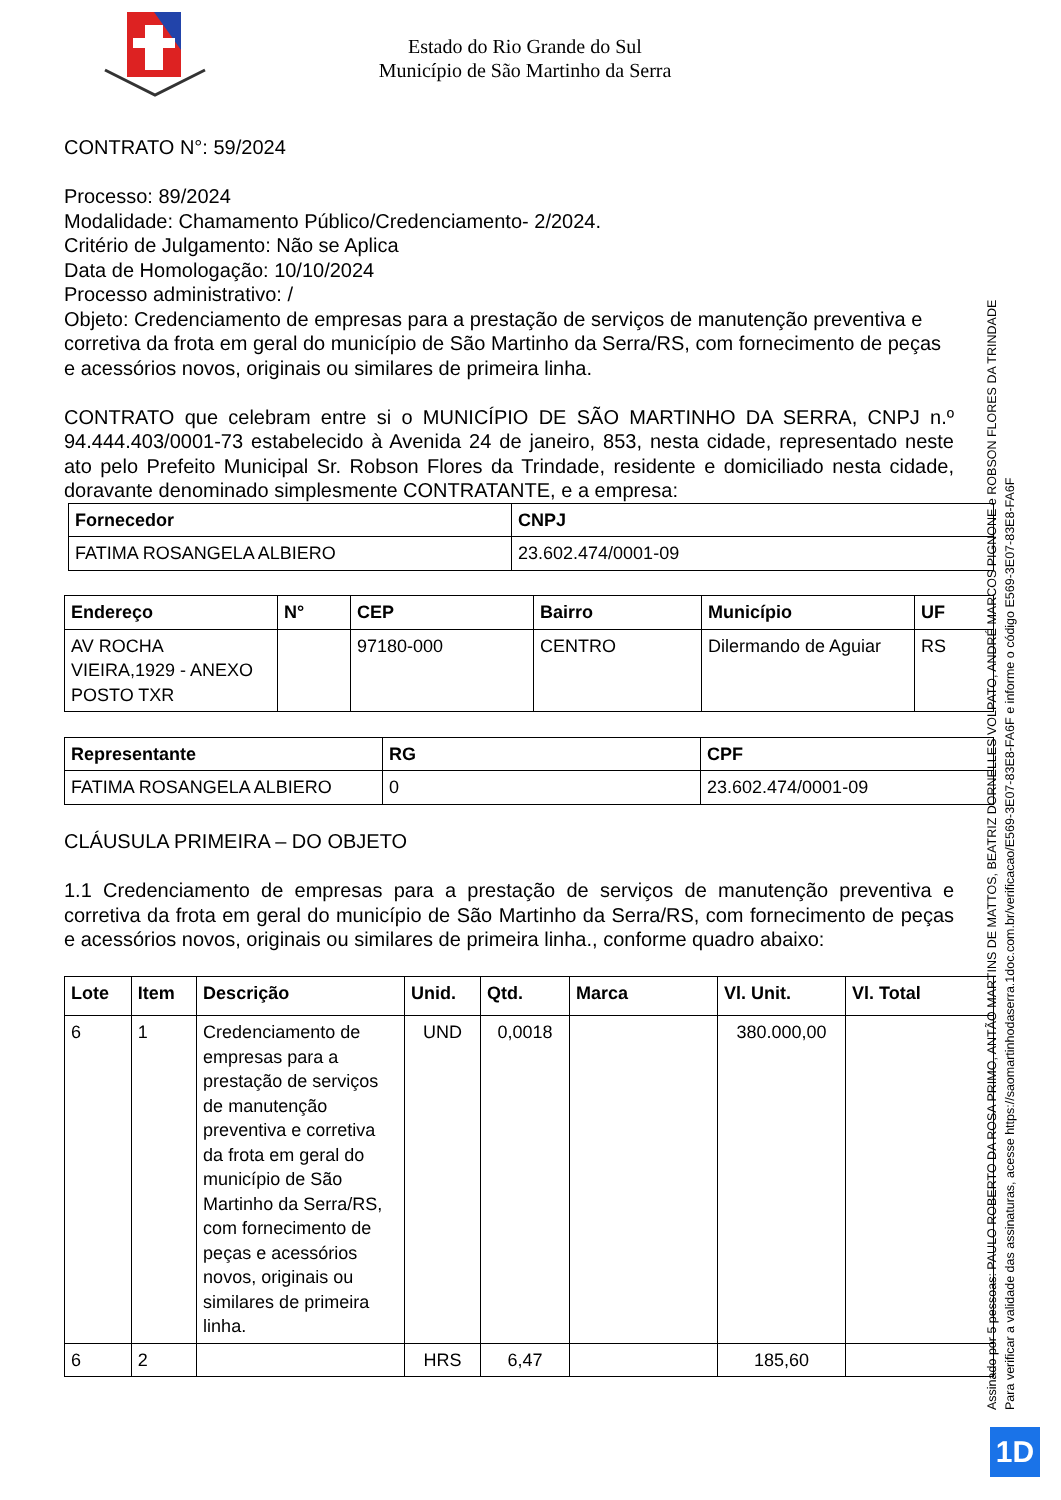Estado do Rio Grande do Sul
Município de São Martinho da Serra
CONTRATO N°: 59/2024
Processo: 89/2024
Modalidade: Chamamento Público/Credenciamento- 2/2024.
Critério de Julgamento: Não se Aplica
Data de Homologação: 10/10/2024
Processo administrativo: /
Objeto: Credenciamento de empresas para a prestação de serviços de manutenção preventiva e corretiva da frota em geral do município de São Martinho da Serra/RS, com fornecimento de peças e acessórios novos, originais ou similares de primeira linha.
CONTRATO que celebram entre si o MUNICÍPIO DE SÃO MARTINHO DA SERRA, CNPJ n.º 94.444.403/0001-73 estabelecido à Avenida 24 de janeiro, 853, nesta cidade, representado neste ato pelo Prefeito Municipal Sr. Robson Flores da Trindade, residente e domiciliado nesta cidade, doravante denominado simplesmente CONTRATANTE, e a empresa:
| Fornecedor | CNPJ |
| --- | --- |
| FATIMA ROSANGELA ALBIERO | 23.602.474/0001-09 |
| Endereço | N° | CEP | Bairro | Município | UF |
| --- | --- | --- | --- | --- | --- |
| AV ROCHA VIEIRA,1929 - ANEXO POSTO TXR | | 97180-000 | CENTRO | Dilermando de Aguiar | RS |
| Representante | RG | CPF |
| --- | --- | --- |
| FATIMA ROSANGELA ALBIERO | 0 | 23.602.474/0001-09 |
CLÁUSULA PRIMEIRA – DO OBJETO
1.1 Credenciamento de empresas para a prestação de serviços de manutenção preventiva e corretiva da frota em geral do município de São Martinho da Serra/RS, com fornecimento de peças e acessórios novos, originais ou similares de primeira linha., conforme quadro abaixo:
| Lote | Item | Descrição | Unid. | Qtd. | Marca | Vl. Unit. | Vl. Total |
| --- | --- | --- | --- | --- | --- | --- | --- |
| 6 | 1 | Credenciamento de empresas para a prestação de serviços de manutenção preventiva e corretiva da frota em geral do município de São Martinho da Serra/RS, com fornecimento de peças e acessórios novos, originais ou similares de primeira linha. | UND | 0,0018 | | 380.000,00 | |
| 6 | 2 | | HRS | 6,47 | | 185,60 | |
Assinado por 5 pessoas: PAULO ROBERTO DA ROSA PRIMO, ANTÃO MARTINS DE MATTOS, BEATRIZ DORNELLES VOLPATO, ANDRÉ MARCOS PIGNONE e ROBSON FLORES DA TRINDADE
Para verificar a validade das assinaturas, acesse https://saomartinhodaserra.1doc.com.br/verificacao/E569-3E07-83E8-FA6F e informe o código E569-3E07-83E8-FA6F
1D